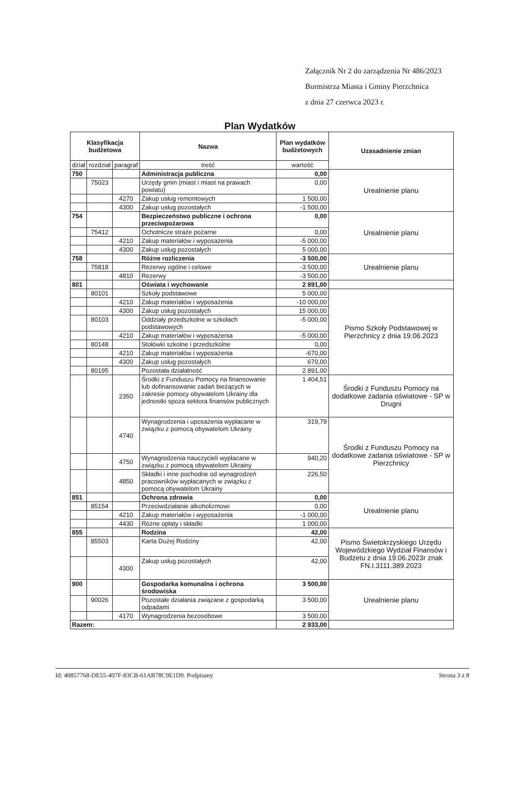Załącznik Nr 2 do zarządzenia Nr 486/2023
Burmistrza Miasta i Gminy Pierzchnica
z dnia 27 czerwca 2023 r.
Plan Wydatków
| Klasyfikacja budżetowa | | | Nazwa | Plan wydatków budżetowych | Uzasadnienie zmian |
| --- | --- | --- | --- | --- | --- |
| dział | rozdział | paragraf | treść | wartość | |
| 750 | | | Administracja publiczna | 0,00 | Urealnienie planu |
| | 75023 | | Urzędy gmin (miast i miast na prawach powiatu) | 0,00 | |
| | | 4270 | Zakup usług remontowych | 1 500,00 | |
| | | 4300 | Zakup usług pozostałych | -1 500,00 | |
| 754 | | | Bezpieczeństwo publiczne i ochrona przeciwpożarowa | 0,00 | Urealnienie planu |
| | 75412 | | Ochotnicze straże pożarne | 0,00 | |
| | | 4210 | Zakup materiałów i wyposażenia | -5 000,00 | |
| | | 4300 | Zakup usług pozostałych | 5 000,00 | |
| 758 | | | Różne rozliczenia | -3 500,00 | Urealnienie planu |
| | 75818 | | Rezerwy ogólne i celowe | -3 500,00 | |
| | | 4810 | Rezerwy | -3 500,00 | |
| 801 | | | Oświata i wychowanie | 2 891,00 | |
| | 80101 | | Szkoły podstawowe | 5 000,00 | Pismo Szkoły Podstawowej w Pierzchnicy z dnia 19.06.2023 |
| | | 4210 | Zakup materiałów i wyposażenia | -10 000,00 | |
| | | 4300 | Zakup usług pozostałych | 15 000,00 | |
| | 80103 | | Oddziały przedszkolne w szkołach podstawowych | -5 000,00 | |
| | | 4210 | Zakup materiałów i wyposażenia | -5 000,00 | |
| | 80148 | | Stołówki szkolne i przedszkolne | 0,00 | |
| | | 4210 | Zakup materiałów i wyposażenia | -670,00 | |
| | | 4300 | Zakup usług pozostałych | 670,00 | |
| | 80195 | | Pozostała działalność | 2 891,00 | |
| | | 2350 | Środki z Funduszu Pomocy na finansowanie lub dofinansowanie zadań bieżących w zakresie pomocy obywatelom Ukrainy dla jednostki spoza sektora finansów publicznych | 1 404,51 | Środki z Funduszu Pomocy na dodatkowe zadania oświatowe - SP w Drugni |
| | | 4740 | Wynagrodzenia i uposażenia wypłacane w związku z pomocą obywatelom Ukrainy | 319,79 | Środki z Funduszu Pomocy na dodatkowe zadania oświatowe - SP w Pierzchnicy |
| | | 4750 | Wynagrodzenia nauczycieli wypłacane w związku z pomocą obywatelom Ukrainy | 940,20 | |
| | | 4850 | Składki i inne pochodne od wynagrodzeń pracowników wypłacanych w związku z pomocą obywatelom Ukrainy | 226,50 | |
| 851 | | | Ochrona zdrowia | 0,00 | Urealnienie planu |
| | 85154 | | Przeciwdziałanie alkoholizmowi | 0,00 | |
| | | 4210 | Zakup materiałów i wyposażenia | -1 000,00 | |
| | | 4430 | Różne opłaty i składki | 1 000,00 | |
| 855 | | | Rodzina | 42,00 | Pismo Świetokrzyskiego Urzędu Wojewódzkiego Wydział Finansów i Budżetu z dnia 19.06.2023r znak FN.I.3111.389.2023 |
| | 85503 | | Karta Dużej Rodziny | 42,00 | |
| | | 4300 | Zakup usług pozostałych | 42,00 | |
| 900 | | | Gospodarka komunalna i ochrona środowiska | 3 500,00 | Urealnienie planu |
| | 90026 | | Pozostałe działania związane z gospodarką odpadami | 3 500,00 | |
| | | 4170 | Wynagrodzenia bezosobowe | 3 500,00 | |
| Razem: | | | | 2 933,00 | |
Id: 40857768-DE55-407F-83CB-61AB78C9E1D9. Podpisany Strona 3 z 8